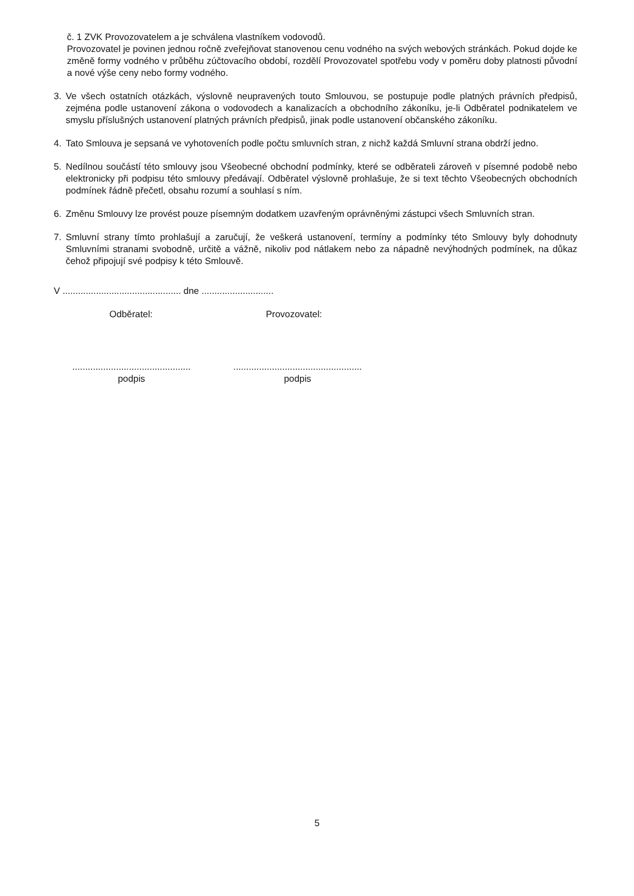č. 1 ZVK Provozovatelem a je schválena vlastníkem vodovodů.
Provozovatel je povinen jednou ročně zveřejňovat stanovenou cenu vodného na svých webových stránkách. Pokud dojde ke změně formy vodného v průběhu zúčtovacího období, rozdělí Provozovatel spotřebu vody v poměru doby platnosti původní a nové výše ceny nebo formy vodného.
3. Ve všech ostatních otázkách, výslovně neupravených touto Smlouvou, se postupuje podle platných právních předpisů, zejména podle ustanovení zákona o vodovodech a kanalizacích a obchodního zákoníku, je-li Odběratel podnikatelem ve smyslu příslušných ustanovení platných právních předpisů, jinak podle ustanovení občanského zákoníku.
4. Tato Smlouva je sepsaná ve vyhotoveních podle počtu smluvních stran, z nichž každá Smluvní strana obdrží jedno.
5. Nedílnou součástí této smlouvy jsou Všeobecné obchodní podmínky, které se odběrateli zároveň v písemné podobě nebo elektronicky při podpisu této smlouvy předávají. Odběratel výslovně prohlašuje, že si text těchto Všeobecných obchodních podmínek řádně přečetl, obsahu rozumí a souhlasí s ním.
6. Změnu Smlouvy lze provést pouze písemným dodatkem uzavřeným oprávněnými zástupci všech Smluvních stran.
7. Smluvní strany tímto prohlašují a zaručují, že veškerá ustanovení, termíny a podmínky této Smlouvy byly dohodnuty Smluvními stranami svobodně, určitě a vážně, nikoliv pod nátlakem nebo za nápadně nevýhodných podmínek, na důkaz čehož připojují své podpisy k této Smlouvě.
V .............................................. dne ............................
Odběratel: Provozovatel:
..............................................
podpis
..................................................
podpis
5